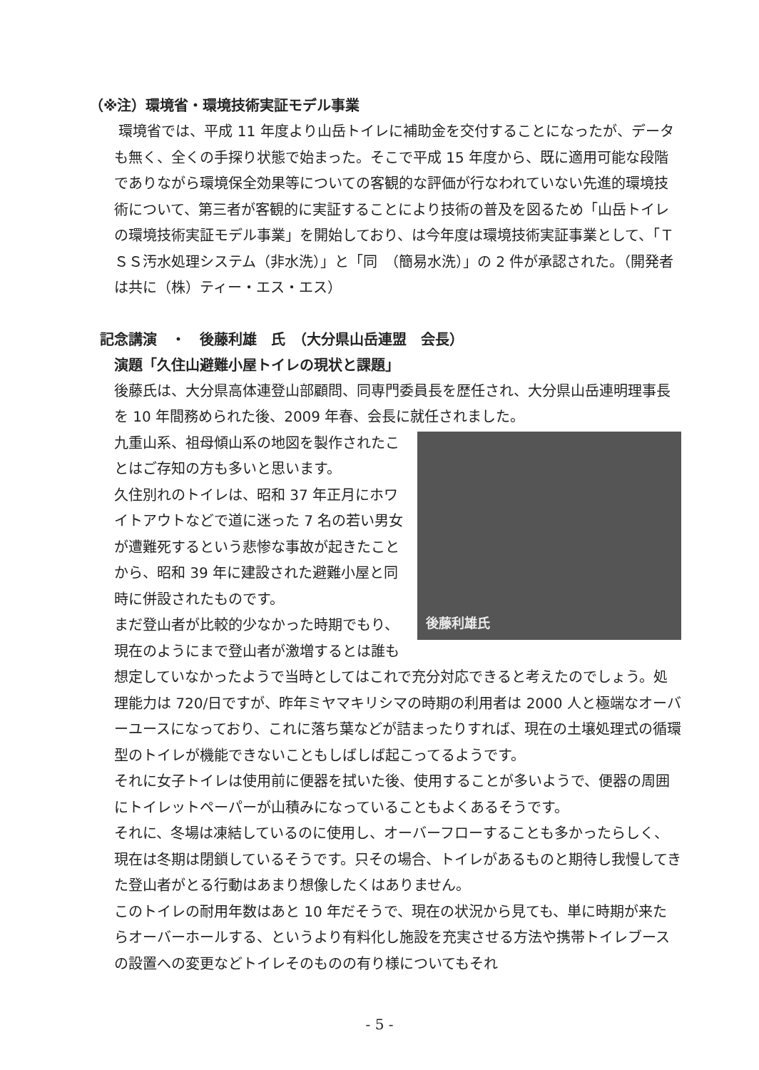（※注）環境省・環境技術実証モデル事業
環境省では、平成 11 年度より山岳トイレに補助金を交付することになったが、データも無く、全くの手探り状態で始まった。そこで平成 15 年度から、既に適用可能な段階でありながら環境保全効果等についての客観的な評価が行なわれていない先進的環境技術について、第三者が客観的に実証することにより技術の普及を図るため「山岳トイレの環境技術実証モデル事業」を開始しており、は今年度は環境技術実証事業として、「ＴＳＳ汚水処理システム（非水洗）」と「同　（簡易水洗）」の 2 件が承認された。（開発者は共に（株）ティー・エス・エス）
記念講演　・　後藤利雄　氏　（大分県山岳連盟　会長）
演題「久住山避難小屋トイレの現状と課題」
後藤氏は、大分県高体連登山部顧問、同専門委員長を歴任され、大分県山岳連明理事長を 10 年間務められた後、2009 年春、会長に就任されました。
後藤利雄氏
九重山系、祖母傾山系の地図を製作されたことはご存知の方も多いと思います。
久住別れのトイレは、昭和 37 年正月にホワイトアウトなどで道に迷った 7 名の若い男女が遭難死するという悲惨な事故が起きたことから、昭和 39 年に建設された避難小屋と同時に併設されたものです。
まだ登山者が比較的少なかった時期でもり、現在のようにまで登山者が激増するとは誰も想定していなかったようで当時としてはこれで充分対応できると考えたのでしょう。処理能力は 720/日ですが、昨年ミヤマキリシマの時期の利用者は 2000 人と極端なオーバーユースになっており、これに落ち葉などが詰まったりすれば、現在の土壌処理式の循環型のトイレが機能できないこともしばしば起こってるようです。
それに女子トイレは使用前に便器を拭いた後、使用することが多いようで、便器の周囲にトイレットペーパーが山積みになっていることもよくあるそうです。
それに、冬場は凍結しているのに使用し、オーバーフローすることも多かったらしく、現在は冬期は閉鎖しているそうです。只その場合、トイレがあるものと期待し我慢してきた登山者がとる行動はあまり想像したくはありません。
このトイレの耐用年数はあと 10 年だそうで、現在の状況から見ても、単に時期が来たらオーバーホールする、というより有料化し施設を充実させる方法や携帯トイレブースの設置への変更などトイレそのものの有り様についてもそれ
- 5 -